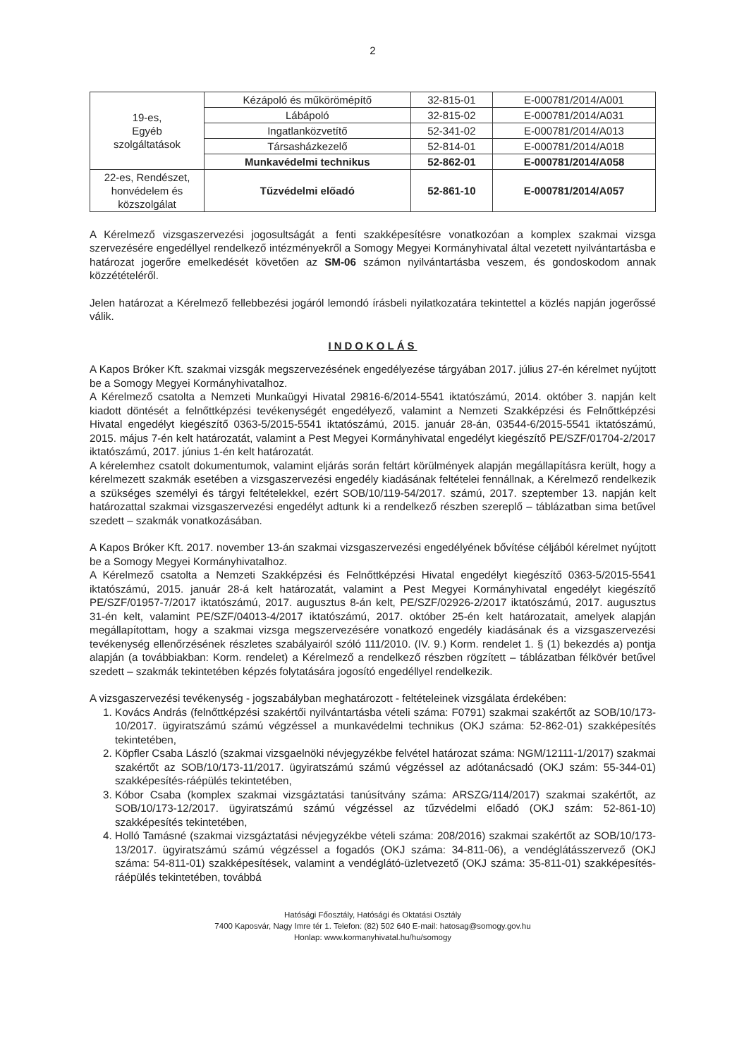2
| 19-es, Egyéb szolgáltatások | Kézápoló és műkörömépítő | 32-815-01 | E-000781/2014/A001 |
| | Lábápoló | 32-815-02 | E-000781/2014/A031 |
| | Ingatlanközvetítő | 52-341-02 | E-000781/2014/A013 |
| | Társasházkezelő | 52-814-01 | E-000781/2014/A018 |
| | Munkavédelmi technikus | 52-862-01 | E-000781/2014/A058 |
| 22-es, Rendészet, honvédelem és közszolgálat | Tűzvédelmi előadó | 52-861-10 | E-000781/2014/A057 |
A Kérelmező vizsgaszervezési jogosultságát a fenti szakképesítésre vonatkozóan a komplex szakmai vizsga szervezésére engedéllyel rendelkező intézményekről a Somogy Megyei Kormányhivatal által vezetett nyilvántartásba e határozat jogerőre emelkedését követően az SM-06 számon nyilvántartásba veszem, és gondoskodom annak közzétételéről.
Jelen határozat a Kérelmező fellebbezési jogáról lemondó írásbeli nyilatkozatára tekintettel a közlés napján jogerőssé válik.
INDOKOLÁS
A Kapos Bróker Kft. szakmai vizsgák megszervezésének engedélyezése tárgyában 2017. július 27-én kérelmet nyújtott be a Somogy Megyei Kormányhivatalhoz.
A Kérelmező csatolta a Nemzeti Munkaügyi Hivatal 29816-6/2014-5541 iktatószámú, 2014. október 3. napján kelt kiadott döntését a felnőttképzési tevékenységét engedélyező, valamint a Nemzeti Szakképzési és Felnőttképzési Hivatal engedélyt kiegészítő 0363-5/2015-5541 iktatószámú, 2015. január 28-án, 03544-6/2015-5541 iktatószámú, 2015. május 7-én kelt határozatát, valamint a Pest Megyei Kormányhivatal engedélyt kiegészítő PE/SZF/01704-2/2017 iktatószámú, 2017. június 1-én kelt határozatát.
A kérelemhez csatolt dokumentumok, valamint eljárás során feltárt körülmények alapján megállapításra került, hogy a kérelmezett szakmák esetében a vizsgaszervezési engedély kiadásának feltételei fennállnak, a Kérelmező rendelkezik a szükséges személyi és tárgyi feltételekkel, ezért SOB/10/119-54/2017. számú, 2017. szeptember 13. napján kelt határozattal szakmai vizsgaszervezési engedélyt adtunk ki a rendelkező részben szereplő – táblázatban sima betűvel szedett – szakmák vonatkozásában.
A Kapos Bróker Kft. 2017. november 13-án szakmai vizsgaszervezési engedélyének bővítése céljából kérelmet nyújtott be a Somogy Megyei Kormányhivatalhoz.
A Kérelmező csatolta a Nemzeti Szakképzési és Felnőttképzési Hivatal engedélyt kiegészítő 0363-5/2015-5541 iktatószámú, 2015. január 28-á kelt határozatát, valamint a Pest Megyei Kormányhivatal engedélyt kiegészítő PE/SZF/01957-7/2017 iktatószámú, 2017. augusztus 8-án kelt, PE/SZF/02926-2/2017 iktatószámú, 2017. augusztus 31-én kelt, valamint PE/SZF/04013-4/2017 iktatószámú, 2017. október 25-én kelt határozatait, amelyek alapján megállapítottam, hogy a szakmai vizsga megszervezésére vonatkozó engedély kiadásának és a vizsgaszervezési tevékenység ellenőrzésének részletes szabályairól szóló 111/2010. (IV. 9.) Korm. rendelet 1. § (1) bekezdés a) pontja alapján (a továbbiakban: Korm. rendelet) a Kérelmező a rendelkező részben rögzített – táblázatban félkövér betűvel szedett – szakmák tekintetében képzés folytatására jogosító engedéllyel rendelkezik.
A vizsgaszervezési tevékenység - jogszabályban meghatározott - feltételeinek vizsgálata érdekében:
1. Kovács András (felnőttképzési szakértői nyilvántartásba vételi száma: F0791) szakmai szakértőt az SOB/10/173-10/2017. ügyiratszámú számú végzéssel a munkavédelmi technikus (OKJ száma: 52-862-01) szakképesítés tekintetében,
2. Köpfler Csaba László (szakmai vizsgaelnöki névjegyzékbe felvétel határozat száma: NGM/12111-1/2017) szakmai szakértőt az SOB/10/173-11/2017. ügyiratszámú számú végzéssel az adótanácsadó (OKJ szám: 55-344-01) szakképesítés-ráépülés tekintetében,
3. Kóbor Csaba (komplex szakmai vizsgáztatási tanúsítvány száma: ARSZG/114/2017) szakmai szakértőt, az SOB/10/173-12/2017. ügyiratszámú számú végzéssel az tűzvédelmi előadó (OKJ szám: 52-861-10) szakképesítés tekintetében,
4. Holló Tamásné (szakmai vizsgáztatási névjegyzékbe vételi száma: 208/2016) szakmai szakértőt az SOB/10/173-13/2017. ügyiratszámú számú végzéssel a fogadós (OKJ száma: 34-811-06), a vendéglátásszervező (OKJ száma: 54-811-01) szakképesítések, valamint a vendéglátó-üzletvezető (OKJ száma: 35-811-01) szakképesítés-ráépülés tekintetében, továbbá
Hatósági Főosztály, Hatósági és Oktatási Osztály
7400 Kaposvár, Nagy Imre tér 1. Telefon: (82) 502 640 E-mail: hatosag@somogy.gov.hu
Honlap: www.kormanyhivatal.hu/hu/somogy